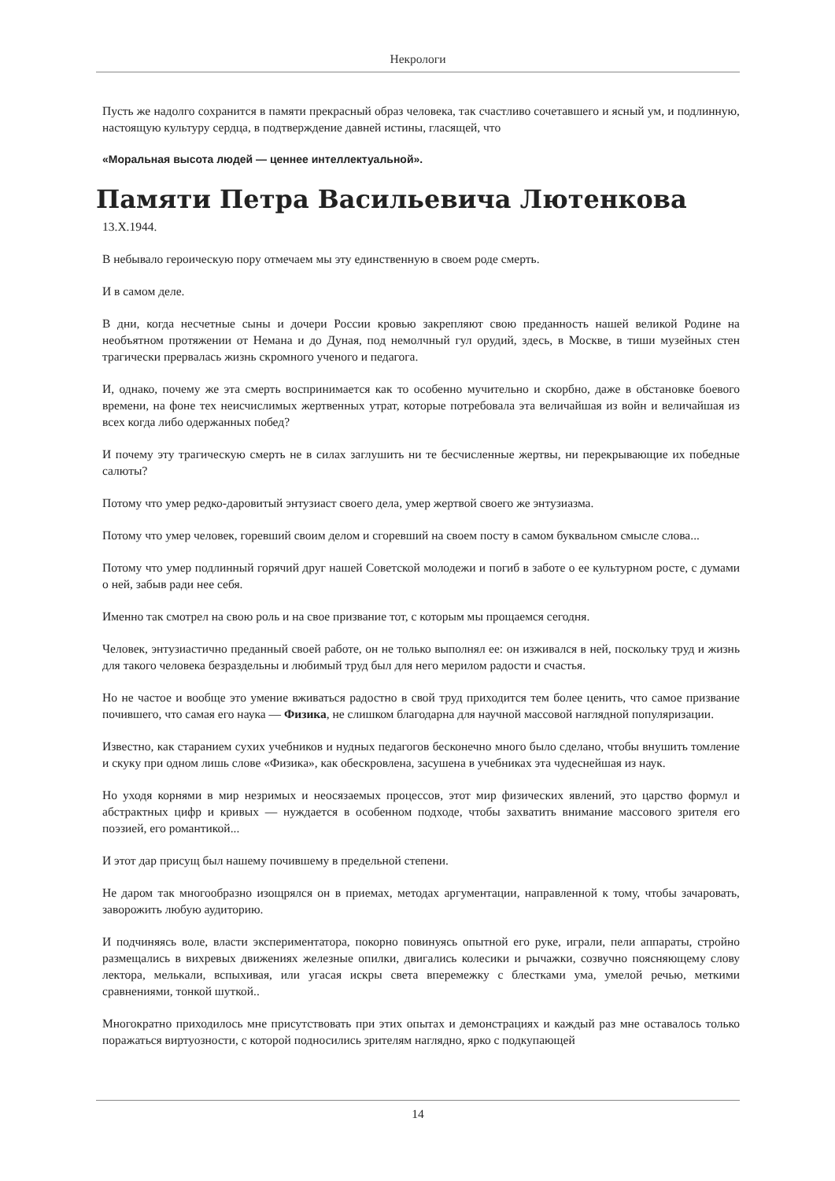Некрологи
Пусть же надолго сохранится в памяти прекрасный образ человека, так счастливо сочетавшего и ясный ум, и подлинную, настоящую культуру сердца, в подтверждение давней истины, гласящей, что
«Моральная высота людей — ценнее интеллектуальной».
Памяти Петра Васильевича Лютенкова
13.X.1944.
В небывало героическую пору отмечаем мы эту единственную в своем роде смерть.
И в самом деле.
В дни, когда несчетные сыны и дочери России кровью закрепляют свою преданность нашей великой Родине на необъятном протяжении от Немана и до Дуная, под немолчный гул орудий, здесь, в Москве, в тиши музейных стен трагически прервалась жизнь скромного ученого и педагога.
И, однако, почему же эта смерть воспринимается как то особенно мучительно и скорбно, даже в обстановке боевого времени, на фоне тех неисчислимых жертвенных утрат, которые потребовала эта величайшая из войн и величайшая из всех когда либо одержанных побед?
И почему эту трагическую смерть не в силах заглушить ни те бесчисленные жертвы, ни перекрывающие их победные салюты?
Потому что умер редко-даровитый энтузиаст своего дела, умер жертвой своего же энтузиазма.
Потому что умер человек, горевший своим делом и сгоревший на своем посту в самом буквальном смысле слова...
Потому что умер подлинный горячий друг нашей Советской молодежи и погиб в заботе о ее культурном росте, с думами о ней, забыв ради нее себя.
Именно так смотрел на свою роль и на свое призвание тот, с которым мы прощаемся сегодня.
Человек, энтузиастично преданный своей работе, он не только выполнял ее: он изживался в ней, поскольку труд и жизнь для такого человека безраздельны и любимый труд был для него мерилом радости и счастья.
Но не частое и вообще это умение вживаться радостно в свой труд приходится тем более ценить, что самое призвание почившего, что самая его наука — Физика, не слишком благодарна для научной массовой наглядной популяризации.
Известно, как старанием сухих учебников и нудных педагогов бесконечно много было сделано, чтобы внушить томление и скуку при одном лишь слове «Физика», как обескровлена, засушена в учебниках эта чудеснейшая из наук.
Но уходя корнями в мир незримых и неосязаемых процессов, этот мир физических явлений, это царство формул и абстрактных цифр и кривых — нуждается в особенном подходе, чтобы захватить внимание массового зрителя его поэзией, его романтикой...
И этот дар присущ был нашему почившему в предельной степени.
Не даром так многообразно изощрялся он в приемах, методах аргументации, направленной к тому, чтобы зачаровать, заворожить любую аудиторию.
И подчиняясь воле, власти экспериментатора, покорно повинуясь опытной его руке, играли, пели аппараты, стройно размещались в вихревых движениях железные опилки, двигались колесики и рычажки, созвучно поясняющему слову лектора, мелькали, вспыхивая, или угасая искры света вперемежку с блестками ума, умелой речью, меткими сравнениями, тонкой шуткой..
Многократно приходилось мне присутствовать при этих опытах и демонстрациях и каждый раз мне оставалось только поражаться виртуозности, с которой подносились зрителям наглядно, ярко с подкупающей
14